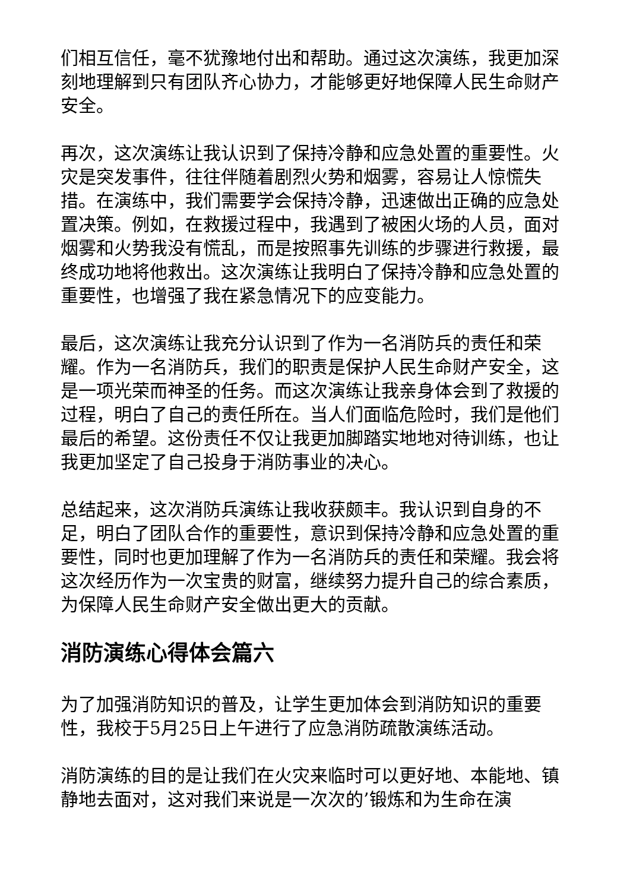们相互信任，毫不犹豫地付出和帮助。通过这次演练，我更加深刻地理解到只有团队齐心协力，才能够更好地保障人民生命财产安全。
再次，这次演练让我认识到了保持冷静和应急处置的重要性。火灾是突发事件，往往伴随着剧烈火势和烟雾，容易让人惊慌失措。在演练中，我们需要学会保持冷静，迅速做出正确的应急处置决策。例如，在救援过程中，我遇到了被困火场的人员，面对烟雾和火势我没有慌乱，而是按照事先训练的步骤进行救援，最终成功地将他救出。这次演练让我明白了保持冷静和应急处置的重要性，也增强了我在紧急情况下的应变能力。
最后，这次演练让我充分认识到了作为一名消防兵的责任和荣耀。作为一名消防兵，我们的职责是保护人民生命财产安全，这是一项光荣而神圣的任务。而这次演练让我亲身体会到了救援的过程，明白了自己的责任所在。当人们面临危险时，我们是他们最后的希望。这份责任不仅让我更加脚踏实地地对待训练，也让我更加坚定了自己投身于消防事业的决心。
总结起来，这次消防兵演练让我收获颇丰。我认识到自身的不足，明白了团队合作的重要性，意识到保持冷静和应急处置的重要性，同时也更加理解了作为一名消防兵的责任和荣耀。我会将这次经历作为一次宝贵的财富，继续努力提升自己的综合素质，为保障人民生命财产安全做出更大的贡献。
消防演练心得体会篇六
为了加强消防知识的普及，让学生更加体会到消防知识的重要性，我校于5月25日上午进行了应急消防疏散演练活动。
消防演练的目的是让我们在火灾来临时可以更好地、本能地、镇静地去面对，这对我们来说是一次次的’锻炼和为生命在演